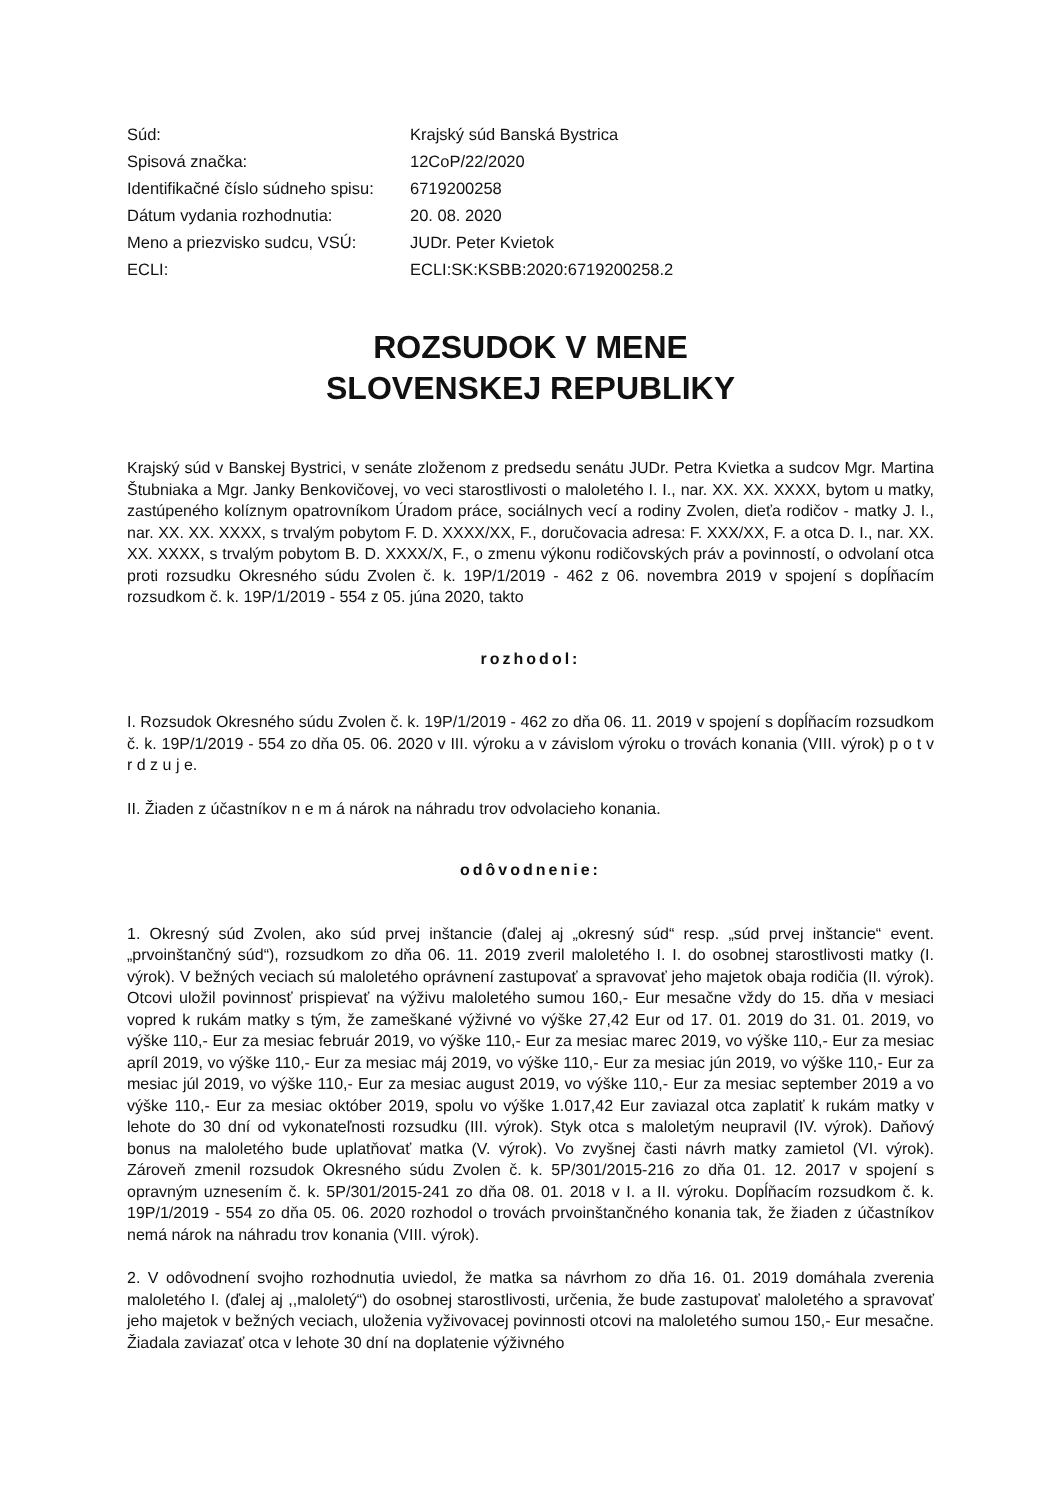| Súd: | Krajský súd Banská Bystrica |
| Spisová značka: | 12CoP/22/2020 |
| Identifikačné číslo súdneho spisu: | 6719200258 |
| Dátum vydania rozhodnutia: | 20. 08. 2020 |
| Meno a priezvisko sudcu, VSÚ: | JUDr. Peter Kvietok |
| ECLI: | ECLI:SK:KSBB:2020:6719200258.2 |
ROZSUDOK V MENE
SLOVENSKEJ REPUBLIKY
Krajský súd v Banskej Bystrici, v senáte zloženom z predsedu senátu JUDr. Petra Kvietka a sudcov Mgr. Martina Štubniaka a Mgr. Janky Benkovičovej, vo veci starostlivosti o maloletého I. I., nar. XX. XX. XXXX, bytom u matky, zastúpeného kolíznym opatrovníkom Úradom práce, sociálnych vecí a rodiny Zvolen, dieťa rodičov - matky J. I., nar. XX. XX. XXXX, s trvalým pobytom F. D. XXXX/XX, F., doručovacia adresa: F. XXX/XX, F. a otca D. I., nar. XX. XX. XXXX, s trvalým pobytom B. D. XXXX/X, F., o zmenu výkonu rodičovských práv a povinností, o odvolaní otca proti rozsudku Okresného súdu Zvolen č. k. 19P/1/2019 - 462 z 06. novembra 2019 v spojení s dopĺňacím rozsudkom č. k. 19P/1/2019 - 554 z 05. júna 2020, takto
rozhodol:
I. Rozsudok Okresného súdu Zvolen č. k. 19P/1/2019 - 462 zo dňa 06. 11. 2019 v spojení s dopĺňacím rozsudkom č. k. 19P/1/2019 - 554 zo dňa 05. 06. 2020 v III. výroku a v závislom výroku o trovách konania (VIII. výrok) p o t v r d z u j e.
II. Žiaden z účastníkov n e m á nárok na náhradu trov odvolacieho konania.
odôvodnenie:
1. Okresný súd Zvolen, ako súd prvej inštancie (ďalej aj „okresný súd“ resp. „súd prvej inštancie“ event. „prvoinštančný súd“), rozsudkom zo dňa 06. 11. 2019 zveril maloletého I. I. do osobnej starostlivosti matky (I. výrok). V bežných veciach sú maloletého oprávnení zastupovať a spravovať jeho majetok obaja rodičia (II. výrok). Otcovi uložil povinnosť prispievať na výživu maloletého sumou 160,- Eur mesačne vždy do 15. dňa v mesiaci vopred k rukám matky s tým, že zameškané výživné vo výške 27,42 Eur od 17. 01. 2019 do 31. 01. 2019, vo výške 110,- Eur za mesiac február 2019, vo výške 110,- Eur za mesiac marec 2019, vo výške 110,- Eur za mesiac apríl 2019, vo výške 110,- Eur za mesiac máj 2019, vo výške 110,- Eur za mesiac jún 2019, vo výške 110,- Eur za mesiac júl 2019, vo výške 110,- Eur za mesiac august 2019, vo výške 110,- Eur za mesiac september 2019 a vo výške 110,- Eur za mesiac október 2019, spolu vo výške 1.017,42 Eur zaviazal otca zaplatiť k rukám matky v lehote do 30 dní od vykonateľnosti rozsudku (III. výrok). Styk otca s maloletým neupravil (IV. výrok). Daňový bonus na maloletého bude uplatňovať matka (V. výrok). Vo zvyšnej časti návrh matky zamietol (VI. výrok). Zároveň zmenil rozsudok Okresného súdu Zvolen č. k. 5P/301/2015-216 zo dňa 01. 12. 2017 v spojení s opravným uznesením č. k. 5P/301/2015-241 zo dňa 08. 01. 2018 v I. a II. výroku. Dopĺňacím rozsudkom č. k. 19P/1/2019 - 554 zo dňa 05. 06. 2020 rozhodol o trovách prvoinštančného konania tak, že žiaden z účastníkov nemá nárok na náhradu trov konania (VIII. výrok).
2. V odôvodnení svojho rozhodnutia uviedol, že matka sa návrhom zo dňa 16. 01. 2019 domáhala zverenia maloletého I. (ďalej aj ,,maloletý“) do osobnej starostlivosti, určenia, že bude zastupovať maloletého a spravovať jeho majetok v bežných veciach, uloženia vyživovacej povinnosti otcovi na maloletého sumou 150,- Eur mesačne. Žiadala zaviazať otca v lehote 30 dní na doplatenie výživného